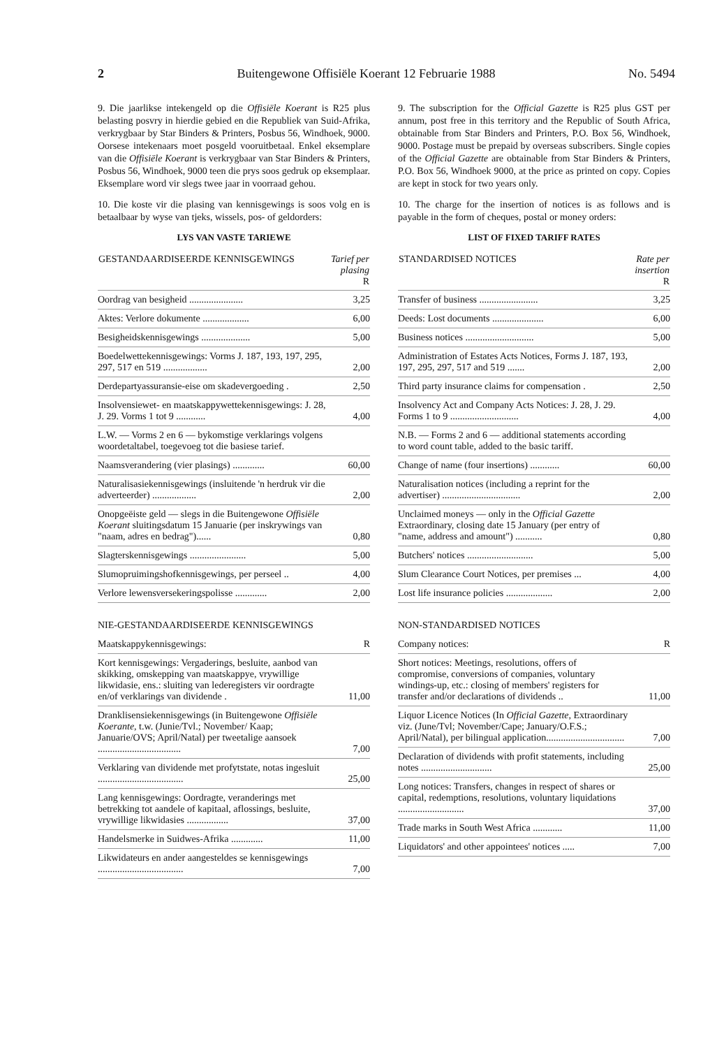2 Buitengewone Offisiële Koerant 12 Februarie 1988 No. 5494
9. Die jaarlikse intekengeld op die Offisiële Koerant is R25 plus belasting posvry in hierdie gebied en die Republiek van Suid-Afrika, verkrygbaar by Star Binders & Printers, Posbus 56, Windhoek, 9000. Oorsese intekenaars moet posgeld vooruitbetaal. Enkel eksemplare van die Offisiële Koerant is verkrygbaar van Star Binders & Printers, Posbus 56, Windhoek, 9000 teen die prys soos gedruk op eksemplaar. Eksemplare word vir slegs twee jaar in voorraad gehou.
10. Die koste vir die plasing van kennisgewings is soos volg en is betaalbaar by wyse van tjeks, wissels, pos- of geldorders:
LYS VAN VASTE TARIEWE
| GESTANDAARDISEERDE KENNISGEWINGS | Tarief per plasing R |
| --- | --- |
| Oordrag van besigheid ...................... | 3,25 |
| Aktes: Verlore dokumente ................... | 6,00 |
| Besigheidskennisgewings .................... | 5,00 |
| Boedelwettekennisgewings: Vorms J. 187, 193, 197, 295, 297, 517 en 519 .................. | 2,00 |
| Derdepartyassuransie-eise om skadevergoeding . | 2,50 |
| Insolvensiewet- en maatskappywettekennisgewings: J. 28, J. 29. Vorms 1 tot 9 ............ | 4,00 |
| L.W. — Vorms 2 en 6 — bykomstige verklarings volgens woordetaltabel, toegevoeg tot die basiese tarief. | |
| Naamsverandering (vier plasings) ............. | 60,00 |
| Naturalisasiekennisgewings (insluitende 'n herdruk vir die adverteerder) .................. | 2,00 |
| Onopgeëiste geld — slegs in die Buitengewone Offisiële Koerant sluitingsdatum 15 Januarie (per inskrywings van "naam, adres en bedrag")...... | 0,80 |
| Slagterskennisgewings ....................... | 5,00 |
| Slumopruimingshofkennisgewings, per perseel .. | 4,00 |
| Verlore lewensversekeringspolisse ............. | 2,00 |
NIE-GESTANDAARDISEERDE KENNISGEWINGS
| Maatskappykennisgewings: | R |
| Kort kennisgewings: Vergaderings, besluite, aanbod van skikking, omskepping van maatskappye, vrywillige likwidasie, ens.: sluiting van lederegisters vir oordragte en/of verklarings van dividende . | 11,00 |
| Dranklisensiekennisgewings (in Buitengewone Offisiële Koerante, t.w. (Junie/Tvl.; November/ Kaap; Januarie/OVS; April/Natal) per tweetalige aansoek .................................. | 7,00 |
| Verklaring van dividende met profytstate, notas ingesluit ................................... | 25,00 |
| Lang kennisgewings: Oordragte, veranderings met betrekking tot aandele of kapitaal, aflossings, besluite, vrywillige likwidasies ................. | 37,00 |
| Handelsmerke in Suidwes-Afrika ............. | 11,00 |
| Likwidateurs en ander aangesteldes se kennisgewings ................................... | 7,00 |
9. The subscription for the Official Gazette is R25 plus GST per annum, post free in this territory and the Republic of South Africa, obtainable from Star Binders and Printers, P.O. Box 56, Windhoek, 9000. Postage must be prepaid by overseas subscribers. Single copies of the Official Gazette are obtainable from Star Binders & Printers, P.O. Box 56, Windhoek 9000, at the price as printed on copy. Copies are kept in stock for two years only.
10. The charge for the insertion of notices is as follows and is payable in the form of cheques, postal or money orders:
LIST OF FIXED TARIFF RATES
| STANDARDISED NOTICES | Rate per insertion R |
| --- | --- |
| Transfer of business ........................ | 3,25 |
| Deeds: Lost documents ..................... | 6,00 |
| Business notices ............................ | 5,00 |
| Administration of Estates Acts Notices, Forms J. 187, 193, 197, 295, 297, 517 and 519 ....... | 2,00 |
| Third party insurance claims for compensation . | 2,50 |
| Insolvency Act and Company Acts Notices: J. 28, J. 29. Forms 1 to 9 ............................ | 4,00 |
| N.B. — Forms 2 and 6 — additional statements according to word count table, added to the basic tariff. | |
| Change of name (four insertions) ............ | 60,00 |
| Naturalisation notices (including a reprint for the advertiser) ................................ | 2,00 |
| Unclaimed moneys — only in the Official Gazette Extraordinary, closing date 15 January (per entry of "name, address and amount") ........... | 0,80 |
| Butchers' notices ........................... | 5,00 |
| Slum Clearance Court Notices, per premises ... | 4,00 |
| Lost life insurance policies ................... | 2,00 |
NON-STANDARDISED NOTICES
| Company notices: | R |
| Short notices: Meetings, resolutions, offers of compromise, conversions of companies, voluntary windings-up, etc.: closing of members' registers for transfer and/or declarations of dividends .. | 11,00 |
| Liquor Licence Notices (In Official Gazette, Extraordinary viz. (June/Tvl; November/Cape; January/O.F.S.; April/Natal), per bilingual application................................ | 7,00 |
| Declaration of dividends with profit statements, including notes ............................. | 25,00 |
| Long notices: Transfers, changes in respect of shares or capital, redemptions, resolutions, voluntary liquidations ........................... | 37,00 |
| Trade marks in South West Africa ............ | 11,00 |
| Liquidators' and other appointees' notices ..... | 7,00 |